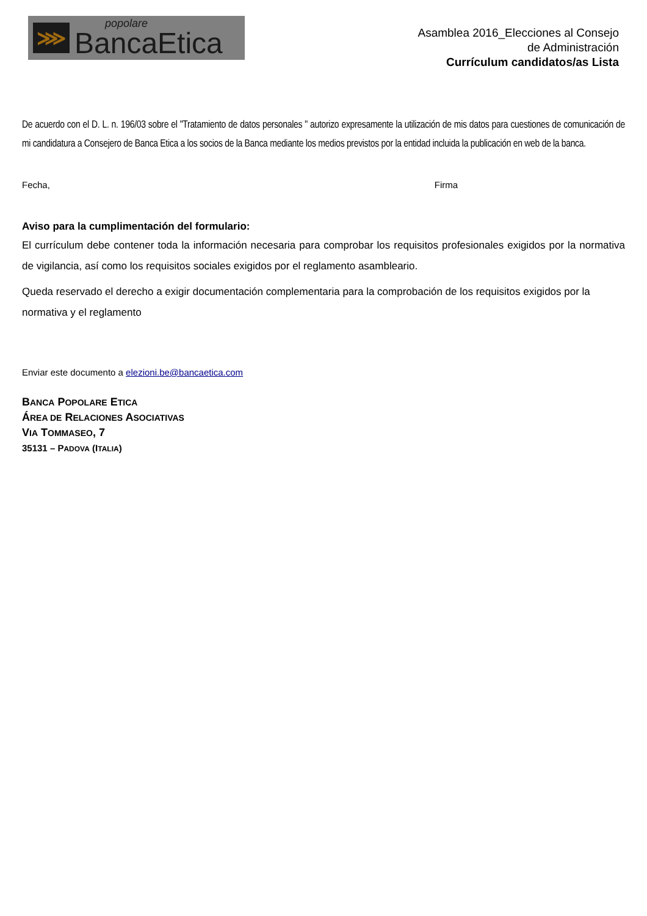⋙
popolare
BancaEtica
Asamblea 2016_Elecciones al Consejo
de Administración
Currículum candidatos/as Lista
De acuerdo con el D. L. n. 196/03 sobre el "Tratamiento de datos personales " autorizo expresamente la utilización de mis datos para cuestiones de comunicación de mi candidatura a Consejero de Banca Etica a los socios de la Banca mediante los medios previstos por la entidad incluida la publicación en web de la banca.
Fecha, Firma
Aviso para la cumplimentación del formulario:
El currículum debe contener toda la información necesaria para comprobar los requisitos profesionales exigidos por la normativa de vigilancia, así como los requisitos sociales exigidos por el reglamento asambleario.
Queda reservado el derecho a exigir documentación complementaria para la comprobación de los requisitos exigidos por la normativa y el reglamento
Enviar este documento a elezioni.be@bancaetica.com
BANCA POPOLARE ETICA
ÁREA DE RELACIONES ASOCIATIVAS
VIA TOMMASEO, 7
35131 – PADOVA (ITALIA)